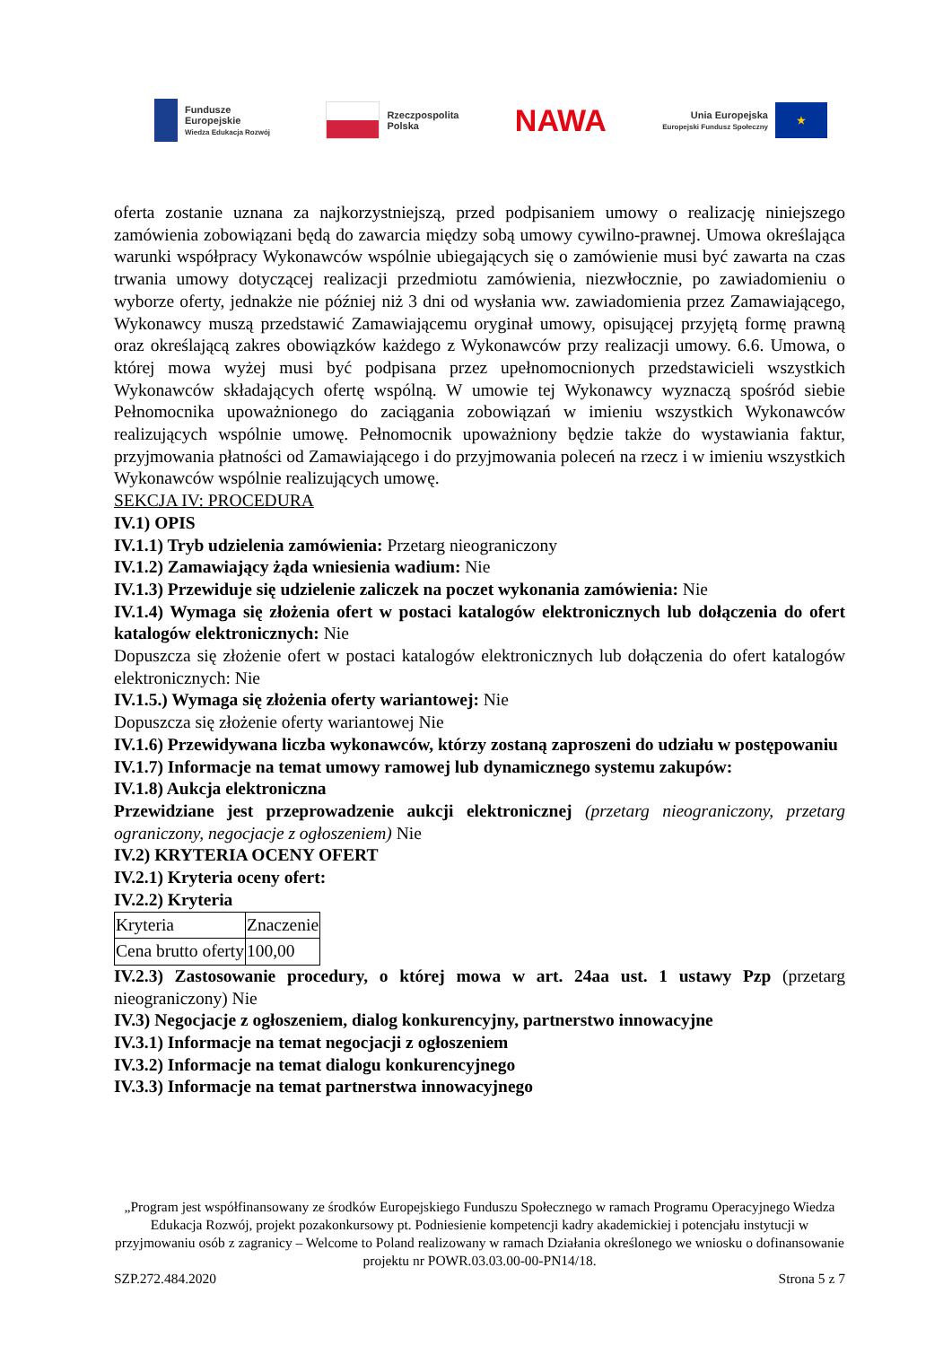Fundusze
Europejskie
Wiedza Edukacja Rozwój
Rzeczpospolita
Polska
NAWA
Unia Europejska
Europejski Fundusz Społeczny
★
oferta zostanie uznana za najkorzystniejszą, przed podpisaniem umowy o realizację niniejszego zamówienia zobowiązani będą do zawarcia między sobą umowy cywilno-prawnej. Umowa określająca warunki współpracy Wykonawców wspólnie ubiegających się o zamówienie musi być zawarta na czas trwania umowy dotyczącej realizacji przedmiotu zamówienia, niezwłocznie, po zawiadomieniu o wyborze oferty, jednakże nie później niż 3 dni od wysłania ww. zawiadomienia przez Zamawiającego, Wykonawcy muszą przedstawić Zamawiającemu oryginał umowy, opisującej przyjętą formę prawną oraz określającą zakres obowiązków każdego z Wykonawców przy realizacji umowy. 6.6. Umowa, o której mowa wyżej musi być podpisana przez upełnomocnionych przedstawicieli wszystkich Wykonawców składających ofertę wspólną. W umowie tej Wykonawcy wyznaczą spośród siebie Pełnomocnika upoważnionego do zaciągania zobowiązań w imieniu wszystkich Wykonawców realizujących wspólnie umowę. Pełnomocnik upoważniony będzie także do wystawiania faktur, przyjmowania płatności od Zamawiającego i do przyjmowania poleceń na rzecz i w imieniu wszystkich Wykonawców wspólnie realizujących umowę.
SEKCJA IV: PROCEDURA
IV.1) OPIS
IV.1.1) Tryb udzielenia zamówienia: Przetarg nieograniczony
IV.1.2) Zamawiający żąda wniesienia wadium: Nie
IV.1.3) Przewiduje się udzielenie zaliczek na poczet wykonania zamówienia: Nie
IV.1.4) Wymaga się złożenia ofert w postaci katalogów elektronicznych lub dołączenia do ofert katalogów elektronicznych: Nie
Dopuszcza się złożenie ofert w postaci katalogów elektronicznych lub dołączenia do ofert katalogów elektronicznych: Nie
IV.1.5.) Wymaga się złożenia oferty wariantowej: Nie
Dopuszcza się złożenie oferty wariantowej Nie
IV.1.6) Przewidywana liczba wykonawców, którzy zostaną zaproszeni do udziału w postępowaniu
IV.1.7) Informacje na temat umowy ramowej lub dynamicznego systemu zakupów:
IV.1.8) Aukcja elektroniczna
Przewidziane jest przeprowadzenie aukcji elektronicznej (przetarg nieograniczony, przetarg ograniczony, negocjacje z ogłoszeniem) Nie
IV.2) KRYTERIA OCENY OFERT
IV.2.1) Kryteria oceny ofert:
IV.2.2) Kryteria
| Kryteria | Znaczenie |
| Cena brutto oferty | 100,00 |
IV.2.3) Zastosowanie procedury, o której mowa w art. 24aa ust. 1 ustawy Pzp (przetarg nieograniczony) Nie
IV.3) Negocjacje z ogłoszeniem, dialog konkurencyjny, partnerstwo innowacyjne
IV.3.1) Informacje na temat negocjacji z ogłoszeniem
IV.3.2) Informacje na temat dialogu konkurencyjnego
IV.3.3) Informacje na temat partnerstwa innowacyjnego
„Program jest współfinansowany ze środków Europejskiego Funduszu Społecznego w ramach Programu Operacyjnego Wiedza Edukacja Rozwój, projekt pozakonkursowy pt. Podniesienie kompetencji kadry akademickiej i potencjału instytucji w przyjmowaniu osób z zagranicy – Welcome to Poland realizowany w ramach Działania określonego we wniosku o dofinansowanie projektu nr POWR.03.03.00-00-PN14/18.
SZP.272.484.2020 Strona 5 z 7